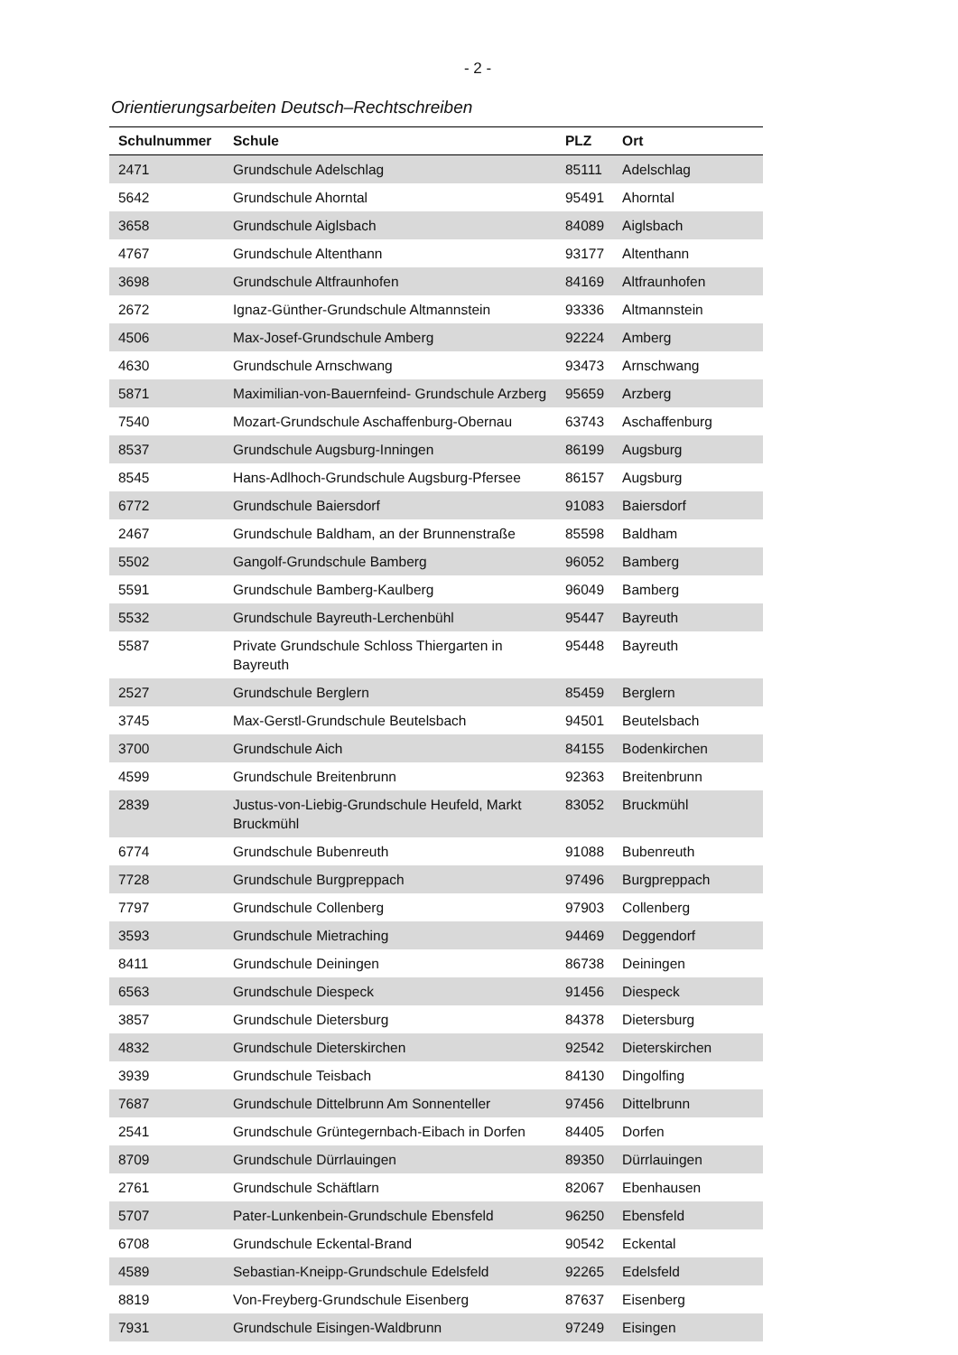- 2 -
Orientierungsarbeiten Deutsch–Rechtschreiben
| Schulnummer | Schule | PLZ | Ort |
| --- | --- | --- | --- |
| 2471 | Grundschule Adelschlag | 85111 | Adelschlag |
| 5642 | Grundschule Ahorntal | 95491 | Ahorntal |
| 3658 | Grundschule Aiglsbach | 84089 | Aiglsbach |
| 4767 | Grundschule Altenthann | 93177 | Altenthann |
| 3698 | Grundschule Altfraunhofen | 84169 | Altfraunhofen |
| 2672 | Ignaz-Günther-Grundschule Altmannstein | 93336 | Altmannstein |
| 4506 | Max-Josef-Grundschule Amberg | 92224 | Amberg |
| 4630 | Grundschule Arnschwang | 93473 | Arnschwang |
| 5871 | Maximilian-von-Bauernfeind- Grundschule Arzberg | 95659 | Arzberg |
| 7540 | Mozart-Grundschule Aschaffenburg-Obernau | 63743 | Aschaffenburg |
| 8537 | Grundschule Augsburg-Inningen | 86199 | Augsburg |
| 8545 | Hans-Adlhoch-Grundschule Augsburg-Pfersee | 86157 | Augsburg |
| 6772 | Grundschule Baiersdorf | 91083 | Baiersdorf |
| 2467 | Grundschule Baldham, an der Brunnenstraße | 85598 | Baldham |
| 5502 | Gangolf-Grundschule Bamberg | 96052 | Bamberg |
| 5591 | Grundschule Bamberg-Kaulberg | 96049 | Bamberg |
| 5532 | Grundschule Bayreuth-Lerchenbühl | 95447 | Bayreuth |
| 5587 | Private Grundschule Schloss Thiergarten in Bayreuth | 95448 | Bayreuth |
| 2527 | Grundschule Berglern | 85459 | Berglern |
| 3745 | Max-Gerstl-Grundschule Beutelsbach | 94501 | Beutelsbach |
| 3700 | Grundschule Aich | 84155 | Bodenkirchen |
| 4599 | Grundschule Breitenbrunn | 92363 | Breitenbrunn |
| 2839 | Justus-von-Liebig-Grundschule Heufeld, Markt Bruckmühl | 83052 | Bruckmühl |
| 6774 | Grundschule Bubenreuth | 91088 | Bubenreuth |
| 7728 | Grundschule Burgpreppach | 97496 | Burgpreppach |
| 7797 | Grundschule Collenberg | 97903 | Collenberg |
| 3593 | Grundschule Mietraching | 94469 | Deggendorf |
| 8411 | Grundschule Deiningen | 86738 | Deiningen |
| 6563 | Grundschule Diespeck | 91456 | Diespeck |
| 3857 | Grundschule Dietersburg | 84378 | Dietersburg |
| 4832 | Grundschule Dieterskirchen | 92542 | Dieterskirchen |
| 3939 | Grundschule Teisbach | 84130 | Dingolfing |
| 7687 | Grundschule Dittelbrunn Am Sonnenteller | 97456 | Dittelbrunn |
| 2541 | Grundschule Grüntegernbach-Eibach in Dorfen | 84405 | Dorfen |
| 8709 | Grundschule Dürrlauingen | 89350 | Dürrlauingen |
| 2761 | Grundschule Schäftlarn | 82067 | Ebenhausen |
| 5707 | Pater-Lunkenbein-Grundschule Ebensfeld | 96250 | Ebensfeld |
| 6708 | Grundschule Eckental-Brand | 90542 | Eckental |
| 4589 | Sebastian-Kneipp-Grundschule Edelsfeld | 92265 | Edelsfeld |
| 8819 | Von-Freyberg-Grundschule Eisenberg | 87637 | Eisenberg |
| 7931 | Grundschule Eisingen-Waldbrunn | 97249 | Eisingen |